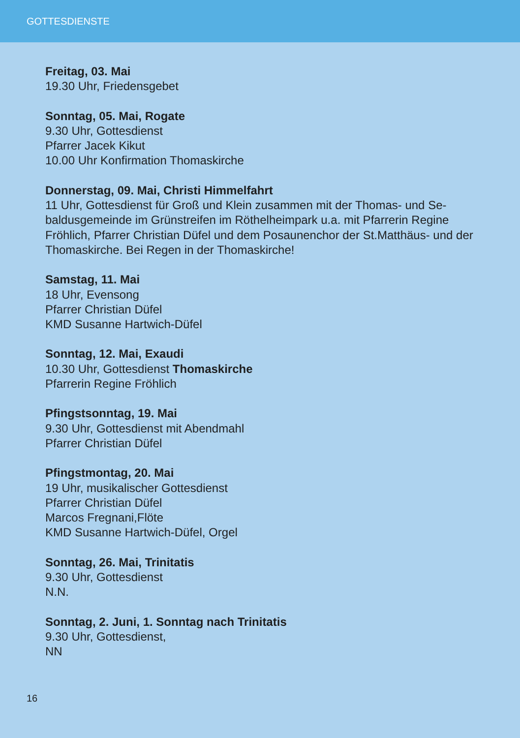GOTTESDIENSTE
Freitag, 03. Mai
19.30 Uhr, Friedensgebet
Sonntag, 05. Mai, Rogate
9.30 Uhr, Gottesdienst
Pfarrer Jacek Kikut
10.00 Uhr Konfirmation Thomaskirche
Donnerstag, 09. Mai, Christi Himmelfahrt
11 Uhr, Gottesdienst für Groß und Klein zusammen mit der Thomas- und Se-baldusgemeinde im Grünstreifen im Röthelheimpark u.a. mit Pfarrerin Regine Fröhlich, Pfarrer Christian Düfel und dem Posaunenchor der St.Matthäus- und der Thomaskirche. Bei Regen in der Thomaskirche!
Samstag, 11. Mai
18 Uhr, Evensong
Pfarrer Christian Düfel
KMD Susanne Hartwich-Düfel
Sonntag, 12. Mai, Exaudi
10.30 Uhr, Gottesdienst Thomaskirche
Pfarrerin Regine Fröhlich
Pfingstsonntag, 19. Mai
9.30 Uhr, Gottesdienst mit Abendmahl
Pfarrer Christian Düfel
Pfingstmontag, 20. Mai
19 Uhr, musikalischer Gottesdienst
Pfarrer Christian Düfel
Marcos Fregnani,Flöte
KMD Susanne Hartwich-Düfel, Orgel
Sonntag, 26. Mai, Trinitatis
9.30 Uhr, Gottesdienst
N.N.
Sonntag, 2. Juni, 1. Sonntag nach Trinitatis
9.30 Uhr, Gottesdienst,
NN
16